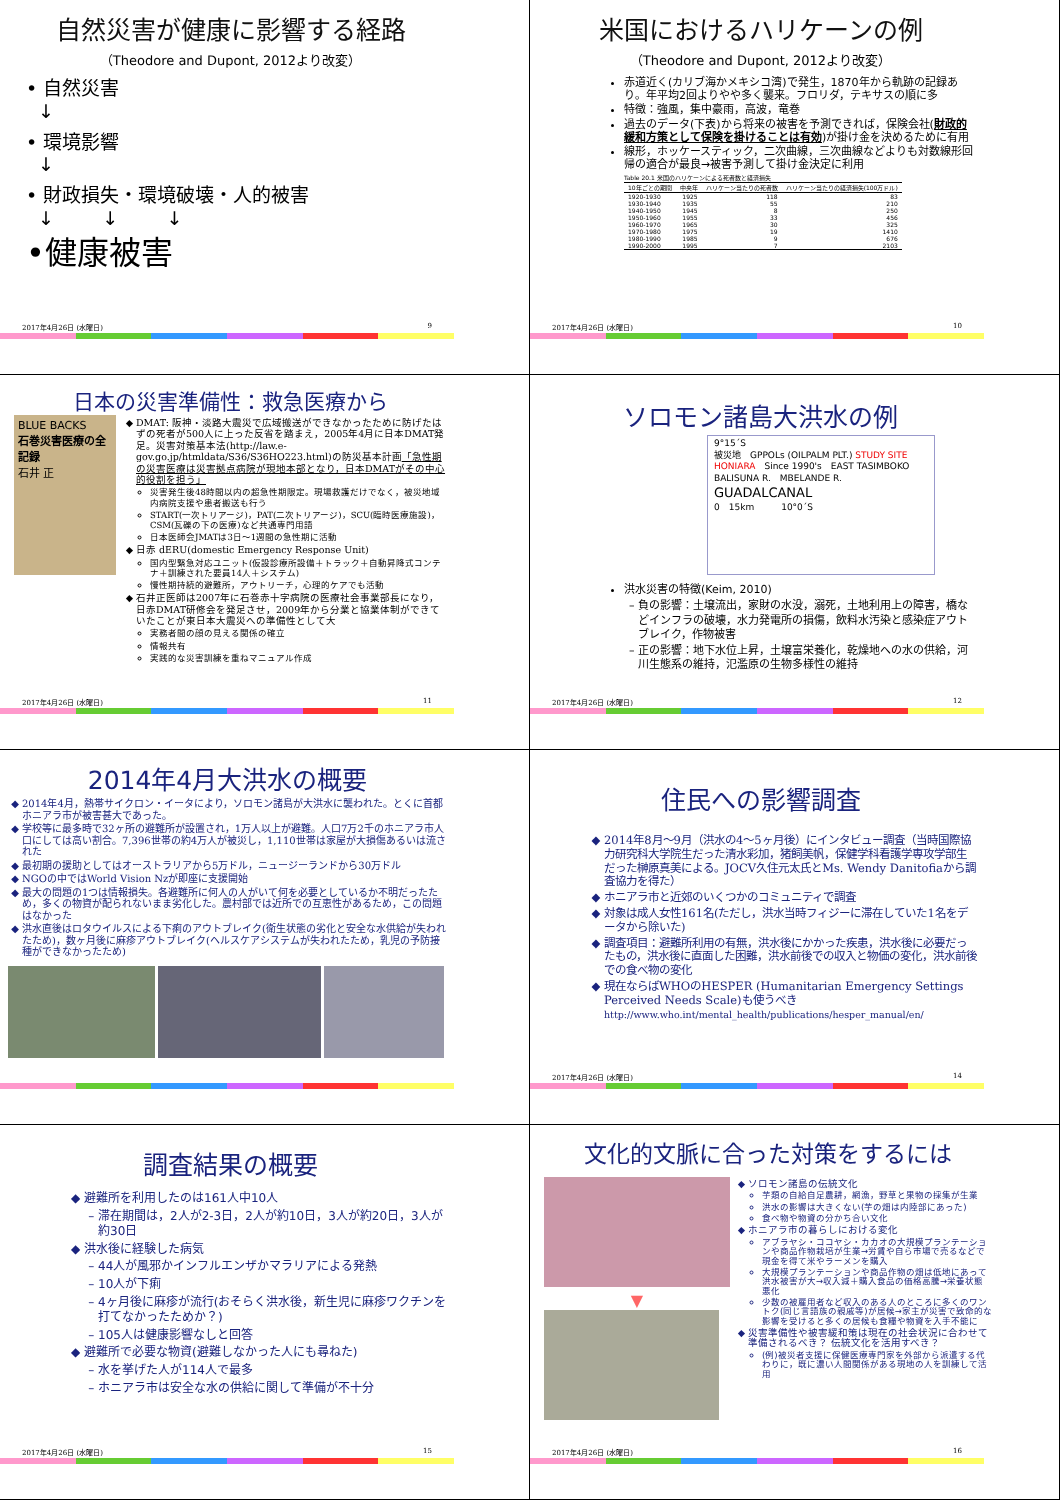自然災害が健康に影響する経路
（Theodore and Dupont, 2012より改変）
• 自然災害
↓
• 環境影響
↓
• 財政損失・環境破壊・人的被害
↓ ↓ ↓
•健康被害
2017年4月26日 (水曜日) 9
米国におけるハリケーンの例
（Theodore and Dupont, 2012より改変）
赤道近く(カリブ海かメキシコ湾)で発生，1870年から軌跡の記録あり。年平均2回よりやや多く襲来。フロリダ，テキサスの順に多
特徴：強風，集中豪雨，高波，竜巻
過去のデータ(下表)から将来の被害を予測できれば，保険会社(財政的緩和方策として保険を掛けることは有効)が掛け金を決めるために有用
線形，ホッケースティック，二次曲線，三次曲線などよりも対数線形回帰の適合が最良→被害予測して掛け金決定に利用
Table 20.1 米国のハリケーンによる死者数と経済損失
| 10年ごとの期間 | 中央年 | ハリケーン当たりの死者数 | ハリケーン当たりの経済損失(100万ドル) |
| --- | --- | --- | --- |
| 1920-1930 | 1925 | 118 | 83 |
| 1930-1940 | 1935 | 55 | 210 |
| 1940-1950 | 1945 | 8 | 250 |
| 1950-1960 | 1955 | 33 | 456 |
| 1960-1970 | 1965 | 30 | 325 |
| 1970-1980 | 1975 | 19 | 1410 |
| 1980-1990 | 1985 | 9 | 676 |
| 1990-2000 | 1995 | 7 | 2103 |
2017年4月26日 (水曜日) 10
日本の災害準備性：救急医療から
BLUE BACKS
石巻災害医療の全記録
石井 正
DMAT: 阪神・淡路大震災で広域搬送ができなかったために防げたはずの死者が500人に上った反省を踏まえ，2005年4月に日本DMAT発足。災害対策基本法(http://law.e-gov.go.jp/htmldata/S36/S36HO223.html)の防災基本計画「急性期の災害医療は災害拠点病院が現地本部となり，日本DMATがその中心的役割を担う」
災害発生後48時間以内の超急性期限定。現場救護だけでなく，被災地域内病院支援や患者搬送も行う
START(一次トリアージ)，PAT(二次トリアージ)，SCU(臨時医療施設)，CSM(瓦礫の下の医療)など共通専門用語
日本医師会JMATは3日〜1週間の急性期に活動
日赤 dERU(domestic Emergency Response Unit)
国内型緊急対応ユニット(仮設診療所設備＋トラック＋自動昇降式コンテナ＋訓練された要員14人＋システム)
慢性期持続的避難所，アウトリーチ，心理的ケアでも活動
石井正医師は2007年に石巻赤十字病院の医療社会事業部長になり，日赤DMAT研修会を発足させ，2009年から分業と協業体制ができていたことが東日本大震災への準備性として大
実務者間の顔の見える関係の確立
情報共有
実践的な災害訓練を重ねマニュアル作成
2017年4月26日 (水曜日) 11
ソロモン諸島大洪水の例
9°15´S
被災地　GPPOLs (OILPALM PLT.) STUDY SITE
HONIARA　Since 1990's　EAST TASIMBOKO
BALISUNA R.　MBELANDE R.
GUADALCANAL
0　15km　　　10°0´S
洪水災害の特徴(Keim, 2010)
負の影響：土壌流出，家財の水没，溺死，土地利用上の障害，橋などインフラの破壊，水力発電所の損傷，飲料水汚染と感染症アウトブレイク，作物被害
正の影響：地下水位上昇，土壌富栄養化，乾燥地への水の供給，河川生態系の維持，氾濫原の生物多様性の維持
2017年4月26日 (水曜日) 12
2014年4月大洪水の概要
2014年4月，熱帯サイクロン・イータにより，ソロモン諸島が大洪水に襲われた。とくに首都ホニアラ市が被害甚大であった。
学校等に最多時で32ヶ所の避難所が設置され，1万人以上が避難。人口7万2千のホニアラ市人口にしては高い割合。7,396世帯の約4万人が被災し，1,110世帯は家屋が大損傷あるいは流された
最初期の援助としてはオーストラリアから5万ドル，ニュージーランドから30万ドル
NGOの中ではWorld Vision Nzが即座に支援開始
最大の問題の1つは情報損失。各避難所に何人の人がいて何を必要としているか不明だったため，多くの物資が配られないまま劣化した。農村部では近所での互恵性があるため，この問題はなかった
洪水直後はロタウイルスによる下痢のアウトブレイク(衛生状態の劣化と安全な水供給が失われたため)，数ヶ月後に麻疹アウトブレイク(ヘルスケアシステムが失われたため，乳児の予防接種ができなかったため)
住民への影響調査
2014年8月〜9月（洪水の4〜5ヶ月後）にインタビュー調査（当時国際協力研究科大学院生だった清水彩加，猪飼美帆，保健学科看護学専攻学部生だった榊原真美による。JOCV久住元太氏とMs. Wendy Danitofiaから調査協力を得た）
ホニアラ市と近郊のいくつかのコミュニティで調査
対象は成人女性161名(ただし，洪水当時フィジーに滞在していた1名をデータから除いた)
調査項目：避難所利用の有無，洪水後にかかった疾患，洪水後に必要だったもの，洪水後に直面した困難，洪水前後での収入と物価の変化，洪水前後での食べ物の変化
現在ならばWHOのHESPER (Humanitarian Emergency Settings Perceived Needs Scale)も使うべき
http://www.who.int/mental_health/publications/hesper_manual/en/
2017年4月26日 (水曜日) 14
調査結果の概要
避難所を利用したのは161人中10人
滞在期間は，2人が2-3日，2人が約10日，3人が約20日，3人が約30日
洪水後に経験した病気
44人が風邪かインフルエンザかマラリアによる発熱
10人が下痢
4ヶ月後に麻疹が流行(おそらく洪水後，新生児に麻疹ワクチンを打てなかったためか？)
105人は健康影響なしと回答
避難所で必要な物資(避難しなかった人にも尋ねた)
水を挙げた人が114人で最多
ホニアラ市は安全な水の供給に関して準備が不十分
2017年4月26日 (水曜日) 15
文化的文脈に合った対策をするには
▼
ソロモン諸島の伝統文化
芋類の自給自足農耕，網漁，野草と果物の採集が生業
洪水の影響は大きくない(芋の畑は内陸部にあった)
食べ物や物資の分かち合い文化
ホニアラ市の暮らしにおける変化
アブラヤシ・ココヤシ・カカオの大規模プランテーションや商品作物栽培が生業→労賃や自ら市場で売るなどで現金を得て米やラーメンを購入
大規模プランテーションや商品作物の畑は低地にあって洪水被害が大→収入減＋購入食品の価格高騰→栄養状態悪化
少数の被雇用者など収入のある人のところに多くのワントク(同じ言語族の親戚等)が居候→家主が災害で致命的な影響を受けると多くの居候も食糧や物資を入手不能に
災害準備性や被害緩和策は現在の社会状況に合わせて準備されるべき？ 伝統文化を活用すべき？
(例)被災者支援に保健医療専門家を外部から派遣する代わりに，既に濃い人間関係がある現地の人を訓練して活用
2017年4月26日 (水曜日) 16